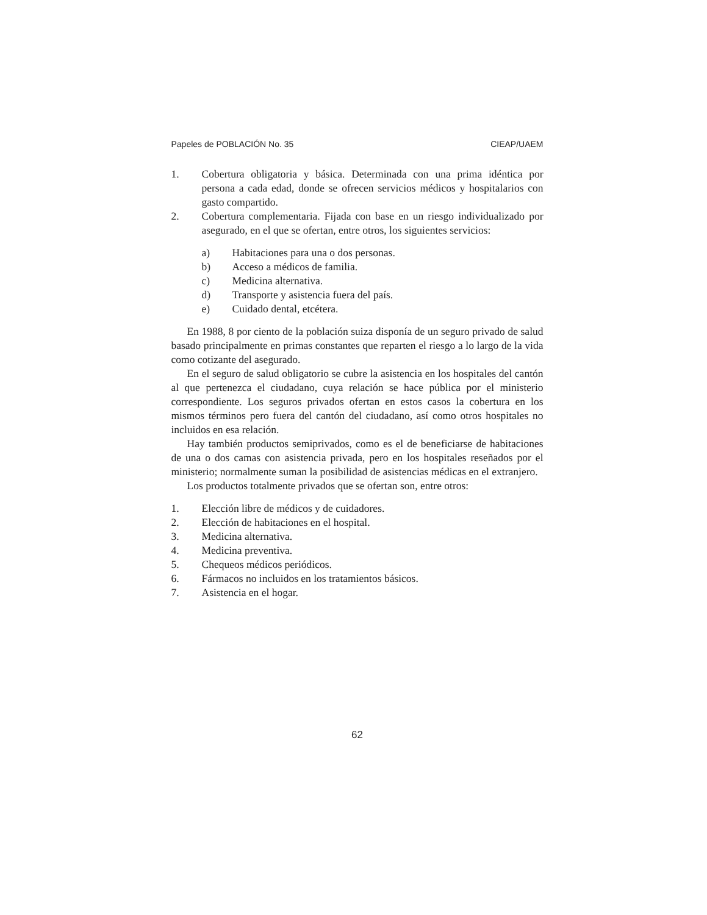Papeles de POBLACIÓN No. 35 CIEAP/UAEM
1. Cobertura obligatoria y básica. Determinada con una prima idéntica por persona a cada edad, donde se ofrecen servicios médicos y hospitalarios con gasto compartido.
2. Cobertura complementaria. Fijada con base en un riesgo individualizado por asegurado, en el que se ofertan, entre otros, los siguientes servicios:
a) Habitaciones para una o dos personas.
b) Acceso a médicos de familia.
c) Medicina alternativa.
d) Transporte y asistencia fuera del país.
e) Cuidado dental, etcétera.
En 1988, 8 por ciento de la población suiza disponía de un seguro privado de salud basado principalmente en primas constantes que reparten el riesgo a lo largo de la vida como cotizante del asegurado.
En el seguro de salud obligatorio se cubre la asistencia en los hospitales del cantón al que pertenezca el ciudadano, cuya relación se hace pública por el ministerio correspondiente. Los seguros privados ofertan en estos casos la cobertura en los mismos términos pero fuera del cantón del ciudadano, así como otros hospitales no incluidos en esa relación.
Hay también productos semiprivados, como es el de beneficiarse de habitaciones de una o dos camas con asistencia privada, pero en los hospitales reseñados por el ministerio; normalmente suman la posibilidad de asistencias médicas en el extranjero.
Los productos totalmente privados que se ofertan son, entre otros:
1. Elección libre de médicos y de cuidadores.
2. Elección de habitaciones en el hospital.
3. Medicina alternativa.
4. Medicina preventiva.
5. Chequeos médicos periódicos.
6. Fármacos no incluidos en los tratamientos básicos.
7. Asistencia en el hogar.
62